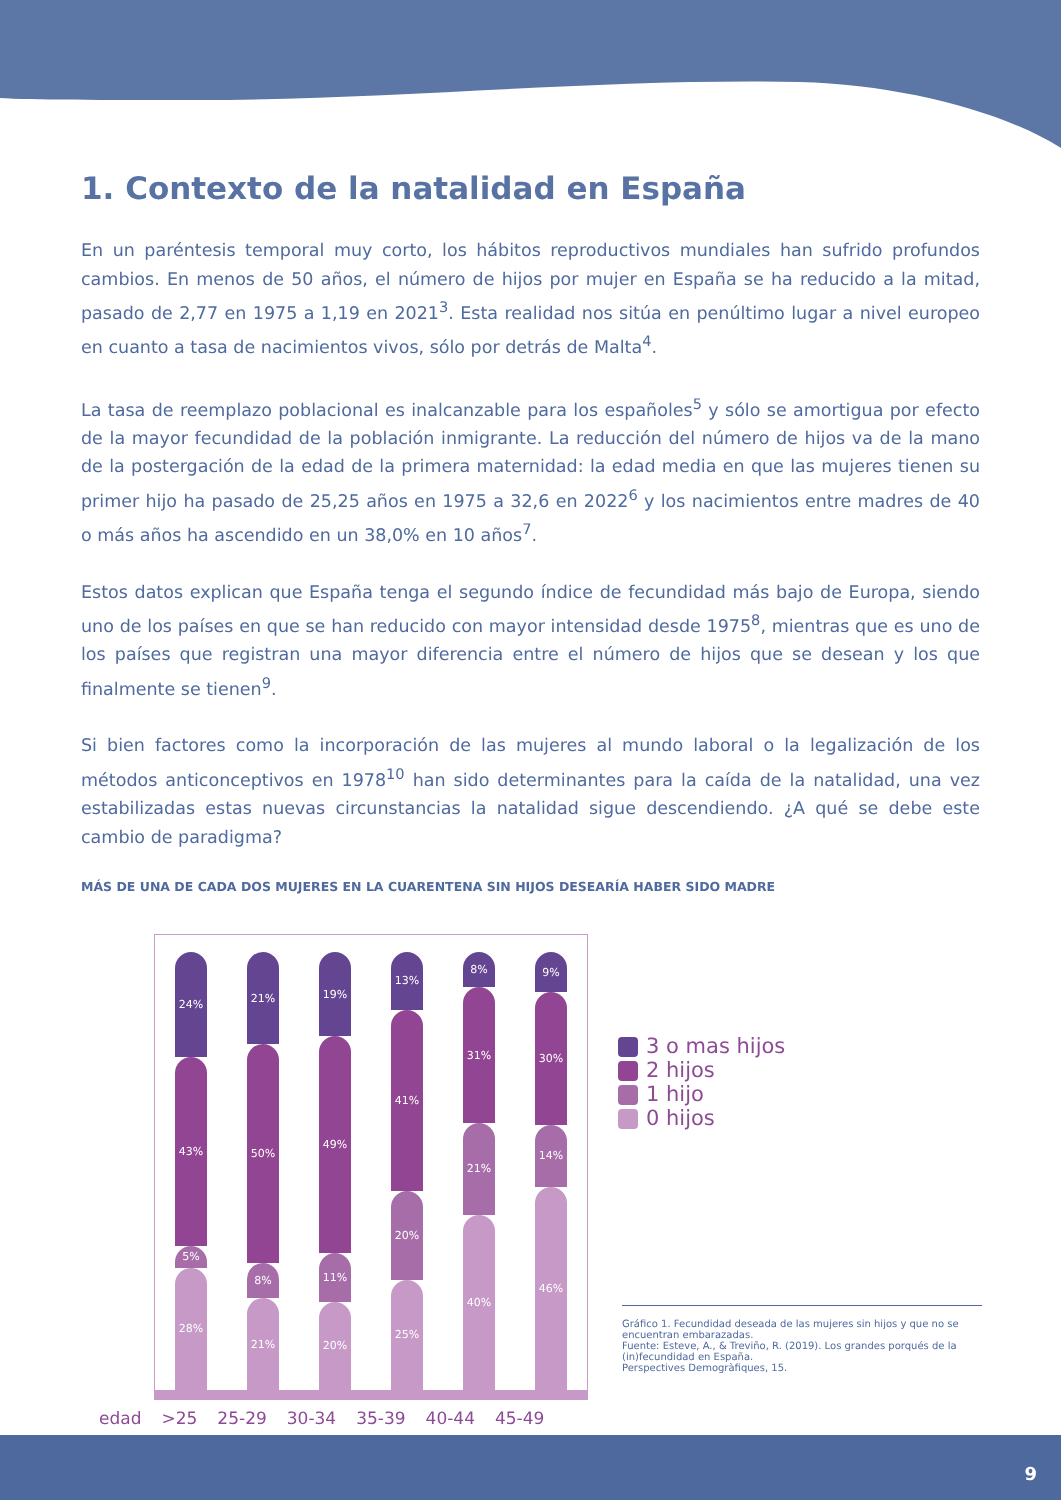1. Contexto de la natalidad en España
En un paréntesis temporal muy corto, los hábitos reproductivos mundiales han sufrido profundos cambios. En menos de 50 años, el número de hijos por mujer en España se ha reducido a la mitad, pasado de 2,77 en 1975 a 1,19 en 2021<sup>3</sup>. Esta realidad nos sitúa en penúltimo lugar a nivel europeo en cuanto a tasa de nacimientos vivos, sólo por detrás de Malta<sup>4</sup>.
La tasa de reemplazo poblacional es inalcanzable para los españoles<sup>5</sup> y sólo se amortigua por efecto de la mayor fecundidad de la población inmigrante. La reducción del número de hijos va de la mano de la postergación de la edad de la primera maternidad: la edad media en que las mujeres tienen su primer hijo ha pasado de 25,25 años en 1975 a 32,6 en 2022<sup>6</sup> y los nacimientos entre madres de 40 o más años ha ascendido en un 38,0% en 10 años<sup>7</sup>.
Estos datos explican que España tenga el segundo índice de fecundidad más bajo de Europa, siendo uno de los países en que se han reducido con mayor intensidad desde 1975<sup>8</sup>, mientras que es uno de los países que registran una mayor diferencia entre el número de hijos que se desean y los que finalmente se tienen<sup>9</sup>.
Si bien factores como la incorporación de las mujeres al mundo laboral o la legalización de los métodos anticonceptivos en 1978<sup>10</sup> han sido determinantes para la caída de la natalidad, una vez estabilizadas estas nuevas circunstancias la natalidad sigue descendiendo. ¿A qué se debe este cambio de paradigma?
MÁS DE UNA DE CADA DOS MUJERES EN LA CUARENTENA SIN HIJOS DESEARÍA HABER SIDO MADRE
24%
43%
5%
28%
21%
50%
8%
21%
19%
49%
11%
20%
13%
41%
20%
25%
8%
31%
21%
40%
9%
30%
14%
46%
edad >25 25-29 30-34 35-39 40-44 45-49
3 o mas hijos
2 hijos
1 hijo
0 hijos
Gráfico 1. Fecundidad deseada de las mujeres sin hijos y que no se encuentran embarazadas.
Fuente: Esteve, A., & Treviño, R. (2019). Los grandes porqués de la (in)fecundidad en España.
Perspectives Demogràfiques, 15.
9